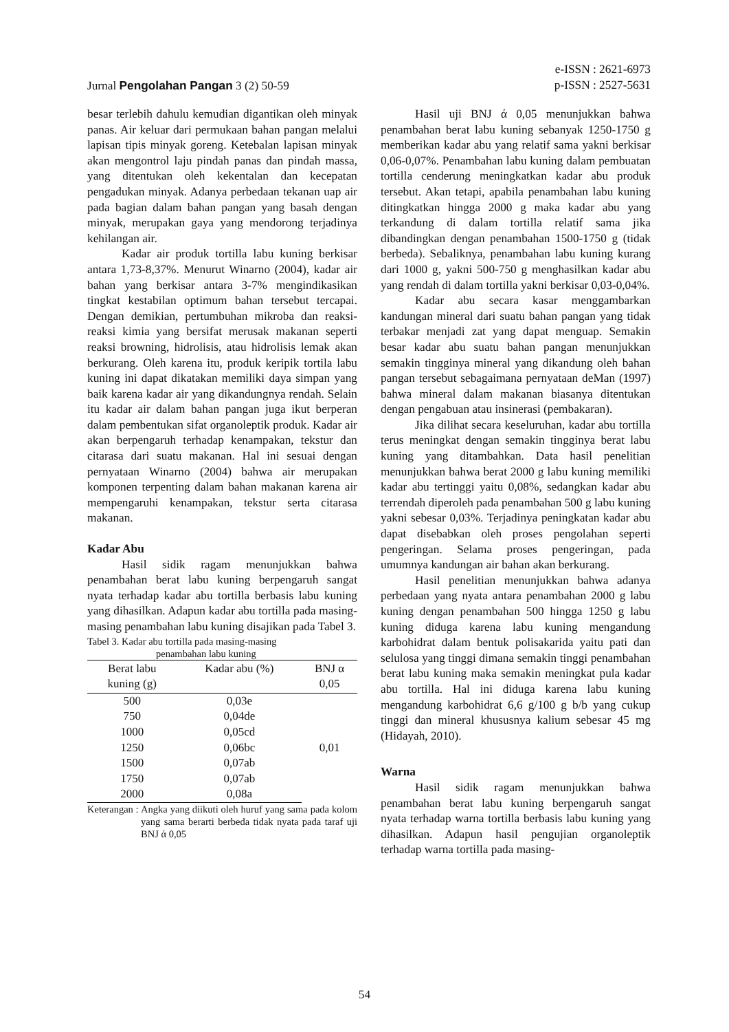e-ISSN : 2621-6973
Jurnal Pengolahan Pangan 3 (2) 50-59 p-ISSN : 2527-5631
besar terlebih dahulu kemudian digantikan oleh minyak panas. Air keluar dari permukaan bahan pangan melalui lapisan tipis minyak goreng. Ketebalan lapisan minyak akan mengontrol laju pindah panas dan pindah massa, yang ditentukan oleh kekentalan dan kecepatan pengadukan minyak. Adanya perbedaan tekanan uap air pada bagian dalam bahan pangan yang basah dengan minyak, merupakan gaya yang mendorong terjadinya kehilangan air.
Kadar air produk tortilla labu kuning berkisar antara 1,73-8,37%. Menurut Winarno (2004), kadar air bahan yang berkisar antara 3-7% mengindikasikan tingkat kestabilan optimum bahan tersebut tercapai. Dengan demikian, pertumbuhan mikroba dan reaksi-reaksi kimia yang bersifat merusak makanan seperti reaksi browning, hidrolisis, atau hidrolisis lemak akan berkurang. Oleh karena itu, produk keripik tortila labu kuning ini dapat dikatakan memiliki daya simpan yang baik karena kadar air yang dikandungnya rendah. Selain itu kadar air dalam bahan pangan juga ikut berperan dalam pembentukan sifat organoleptik produk. Kadar air akan berpengaruh terhadap kenampakan, tekstur dan citarasa dari suatu makanan. Hal ini sesuai dengan pernyataan Winarno (2004) bahwa air merupakan komponen terpenting dalam bahan makanan karena air mempengaruhi kenampakan, tekstur serta citarasa makanan.
Kadar Abu
Hasil sidik ragam menunjukkan bahwa penambahan berat labu kuning berpengaruh sangat nyata terhadap kadar abu tortilla berbasis labu kuning yang dihasilkan. Adapun kadar abu tortilla pada masing-masing penambahan labu kuning disajikan pada Tabel 3.
Tabel 3. Kadar abu tortilla pada masing-masing
penambahan labu kuning
| Berat labu kuning (g) | Kadar abu (%) | BNJ α 0,05 |
| --- | --- | --- |
| 500 | 0,03e | 0,01 |
| 750 | 0,04de | |
| 1000 | 0,05cd | |
| 1250 | 0,06bc | |
| 1500 | 0,07ab | |
| 1750 | 0,07ab | |
| 2000 | 0,08a | |
Keterangan : Angka yang diikuti oleh huruf yang sama pada kolom yang sama berarti berbeda tidak nyata pada taraf uji BNJ ά 0,05
Hasil uji BNJ ά 0,05 menunjukkan bahwa penambahan berat labu kuning sebanyak 1250-1750 g memberikan kadar abu yang relatif sama yakni berkisar 0,06-0,07%. Penambahan labu kuning dalam pembuatan tortilla cenderung meningkatkan kadar abu produk tersebut. Akan tetapi, apabila penambahan labu kuning ditingkatkan hingga 2000 g maka kadar abu yang terkandung di dalam tortilla relatif sama jika dibandingkan dengan penambahan 1500-1750 g (tidak berbeda). Sebaliknya, penambahan labu kuning kurang dari 1000 g, yakni 500-750 g menghasilkan kadar abu yang rendah di dalam tortilla yakni berkisar 0,03-0,04%.
Kadar abu secara kasar menggambarkan kandungan mineral dari suatu bahan pangan yang tidak terbakar menjadi zat yang dapat menguap. Semakin besar kadar abu suatu bahan pangan menunjukkan semakin tingginya mineral yang dikandung oleh bahan pangan tersebut sebagaimana pernyataan deMan (1997) bahwa mineral dalam makanan biasanya ditentukan dengan pengabuan atau insinerasi (pembakaran).
Jika dilihat secara keseluruhan, kadar abu tortilla terus meningkat dengan semakin tingginya berat labu kuning yang ditambahkan. Data hasil penelitian menunjukkan bahwa berat 2000 g labu kuning memiliki kadar abu tertinggi yaitu 0,08%, sedangkan kadar abu terrendah diperoleh pada penambahan 500 g labu kuning yakni sebesar 0,03%. Terjadinya peningkatan kadar abu dapat disebabkan oleh proses pengolahan seperti pengeringan. Selama proses pengeringan, pada umumnya kandungan air bahan akan berkurang.
Hasil penelitian menunjukkan bahwa adanya perbedaan yang nyata antara penambahan 2000 g labu kuning dengan penambahan 500 hingga 1250 g labu kuning diduga karena labu kuning mengandung karbohidrat dalam bentuk polisakarida yaitu pati dan selulosa yang tinggi dimana semakin tinggi penambahan berat labu kuning maka semakin meningkat pula kadar abu tortilla. Hal ini diduga karena labu kuning mengandung karbohidrat 6,6 g/100 g b/b yang cukup tinggi dan mineral khususnya kalium sebesar 45 mg (Hidayah, 2010).
Warna
Hasil sidik ragam menunjukkan bahwa penambahan berat labu kuning berpengaruh sangat nyata terhadap warna tortilla berbasis labu kuning yang dihasilkan. Adapun hasil pengujian organoleptik terhadap warna tortilla pada masing-
54